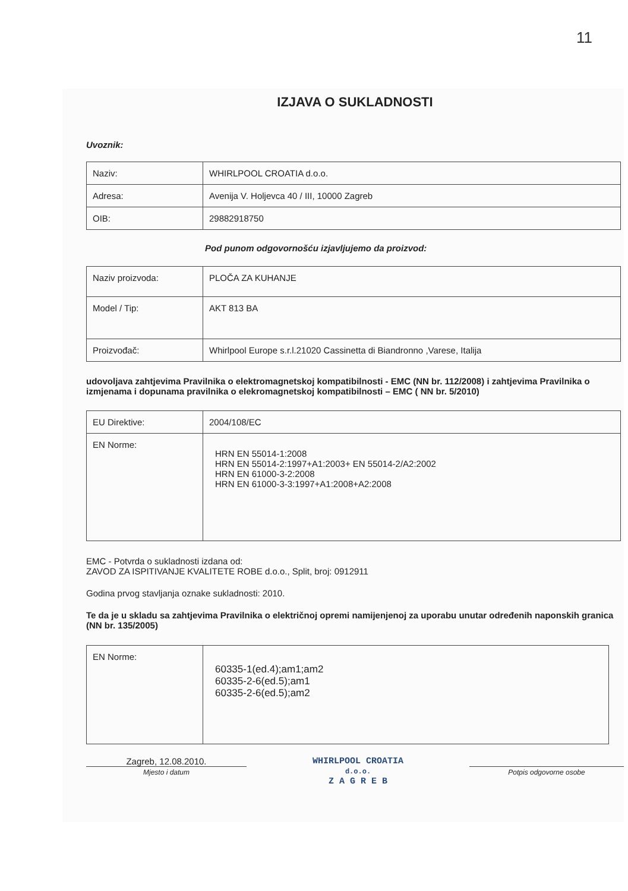11
IZJAVA O SUKLADNOSTI
Uvoznik:
| Naziv: | WHIRLPOOL CROATIA d.o.o. |
| Adresa: | Avenija V. Holjevca 40 / III, 10000 Zagreb |
| OIB: | 29882918750 |
Pod punom odgovornošću izjavljujemo da proizvod:
| Naziv proizvoda: | PLOČA ZA KUHANJE |
| Model / Tip: | AKT 813 BA |
| Proizvođač: | Whirlpool Europe s.r.l.21020 Cassinetta di Biandronno ,Varese, Italija |
udovoljava zahtjevima Pravilnika o elektromagnetskoj kompatibilnosti - EMC (NN br. 112/2008) i zahtjevima Pravilnika o izmjenama i dopunama pravilnika o elekromagnetskoj kompatibilnosti – EMC ( NN br. 5/2010)
| EU Direktive: | 2004/108/EC |
| EN Norme: | HRN EN 55014-1:2008 HRN EN 55014-2:1997+A1:2003+ EN 55014-2/A2:2002 HRN EN 61000-3-2:2008 HRN EN 61000-3-3:1997+A1:2008+A2:2008 |
EMC - Potvrda o sukladnosti izdana od:
ZAVOD ZA ISPITIVANJE KVALITETE ROBE d.o.o., Split, broj: 0912911
Godina prvog stavljanja oznake sukladnosti: 2010.
Te da je u skladu sa zahtjevima Pravilnika o električnoj opremi namijenjenoj za uporabu unutar određenih naponskih granica (NN br. 135/2005)
| EN Norme: | 60335-1(ed.4);am1;am2 60335-2-6(ed.5);am1 60335-2-6(ed.5);am2 |
Zagreb, 12.08.2010.
Mjesto i datum
WHIRLPOOL CROATIA
d.o.o.
Z A G R E B
Potpis odgovorne osobe